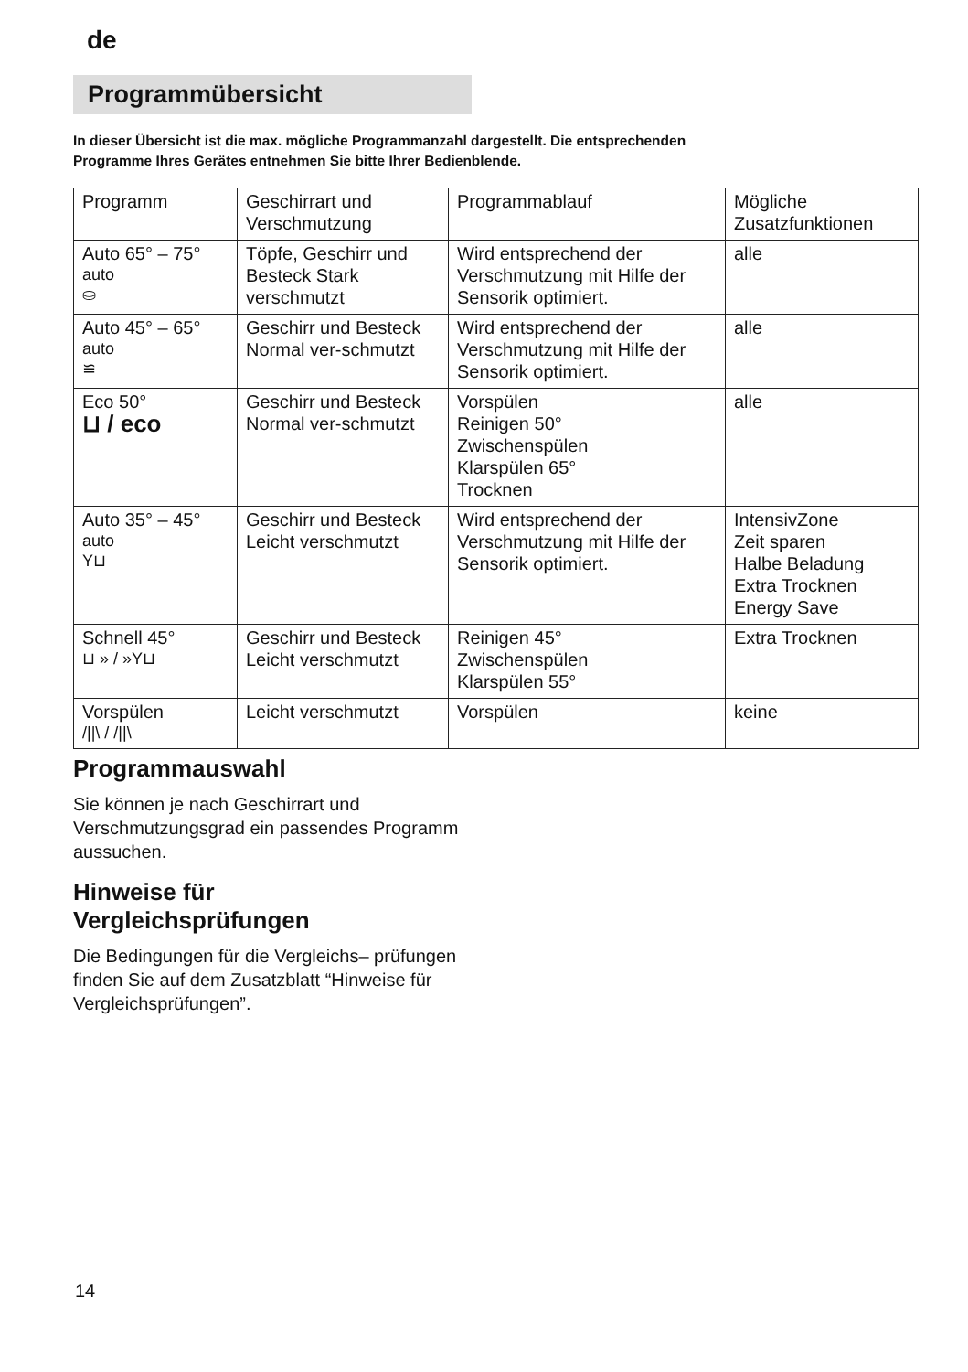de
Programmübersicht
In dieser Übersicht ist die max. mögliche Programmanzahl dargestellt. Die entsprechenden
Programme Ihres Gerätes entnehmen Sie bitte Ihrer Bedienblende.
| Programm | Geschirrart und Verschmutzung | Programmablauf | Mögliche Zusatzfunktionen |
| --- | --- | --- | --- |
| Auto 65° – 75° auto ⛀ | Töpfe, Geschirr und Besteck Stark verschmutzt | Wird entsprechend der Verschmutzung mit Hilfe der Sensorik optimiert. | alle |
| Auto 45° – 65° auto ≌ | Geschirr und Besteck Normal ver-schmutzt | Wird entsprechend der Verschmutzung mit Hilfe der Sensorik optimiert. | alle |
| Eco 50° ⊔ / eco | Geschirr und Besteck Normal ver-schmutzt | Vorspülen Reinigen 50° Zwischenspülen Klarspülen 65° Trocknen | alle |
| Auto 35° – 45° auto Y⊔ | Geschirr und Besteck Leicht verschmutzt | Wird entsprechend der Verschmutzung mit Hilfe der Sensorik optimiert. | IntensivZone Zeit sparen Halbe Beladung Extra Trocknen Energy Save |
| Schnell 45° ⊔ » / »Y⊔ | Geschirr und Besteck Leicht verschmutzt | Reinigen 45° Zwischenspülen Klarspülen 55° | Extra Trocknen |
| Vorspülen ///\ / ///\ | Leicht verschmutzt | Vorspülen | keine |
Programmauswahl
Sie können je nach Geschirrart und Verschmutzungsgrad ein passendes Programm aussuchen.
Hinweise für
Vergleichsprüfungen
Die Bedingungen für die Vergleichs– prüfungen finden Sie auf dem Zusatzblatt “Hinweise für Vergleichsprüfungen”.
14